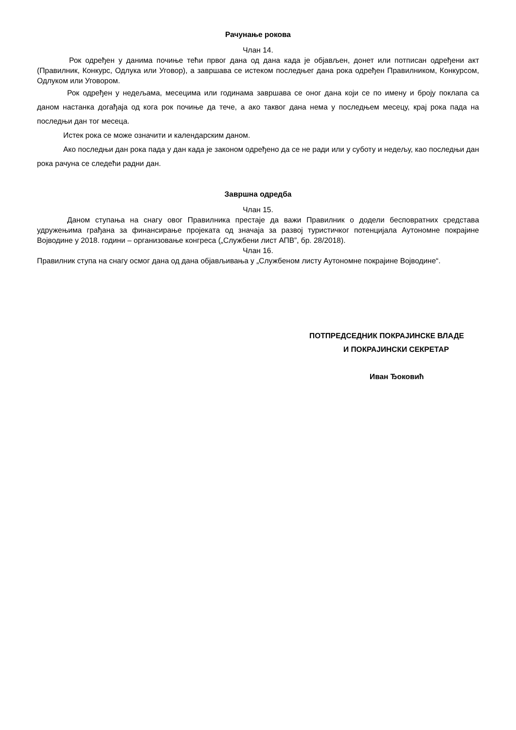Рачунање рокова
Члан 14.
Рок одређен у данима почиње тећи првог дана од дана када је објављен, донет или потписан одређени акт (Правилник, Конкурс, Одлука или Уговор), а завршава се истеком последњег дана рока одређен Правилником, Конкурсом, Одлуком или Уговором.
Рок одређен у недељама, месецима или годинама завршава се оног дана који се по имену и броју поклапа са даном настанка догађаја од кога рок почиње да тече, а ако таквог дана нема у последњем месецу, крај рока пада на последњи дан тог месеца.
Истек рока се може означити и календарским даном.
Ако последњи дан рока пада у дан када је законом одређено да се не ради или у суботу и недељу, као последњи дан рока рачуна се следећи радни дан.
Завршна одредба
Члан 15.
Даном ступања на снагу овог Правилника престаје да важи Правилник о додели бесповратних средстава удружењима грађана за финансирање пројеката од значаја за развој туристичког потенцијала Аутономне покрајине Војводине у 2018. години – организовање конгреса („Службени лист АПВ”, бр. 28/2018).
Члан 16.
Правилник ступа на снагу осмог дана од дана објављивања у „Службеном листу Аутономне покрајине Војводине“.
ПОТПРЕДСЕДНИК ПОКРАЈИНСКЕ ВЛАДЕ
И ПОКРАЈИНСКИ СЕКРЕТАР
Иван Ђоковић